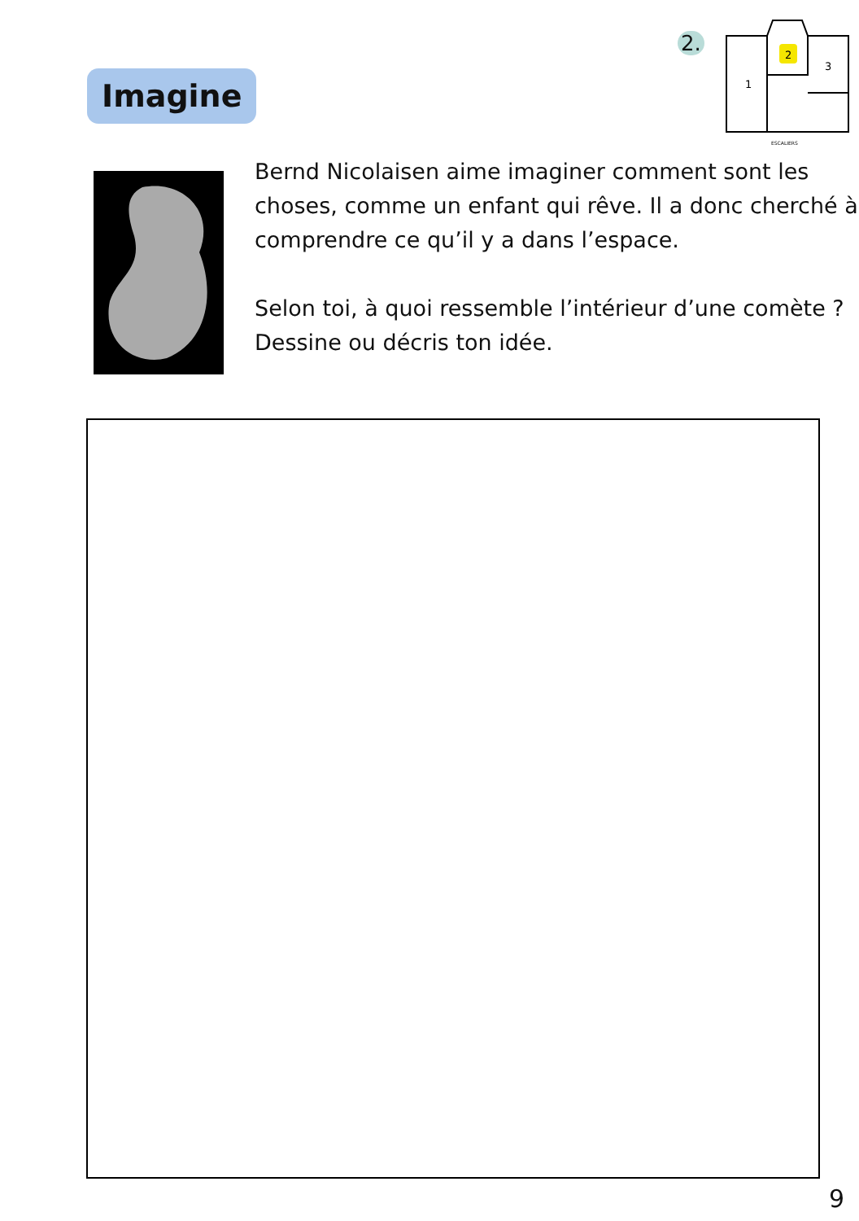2.
2
3
1
ESCALIERS
Imagine
Bernd Nicolaisen aime imaginer comment sont les choses, comme un enfant qui rêve. Il a donc cherché à comprendre ce qu’il y a dans l’espace.
Selon toi, à quoi ressemble l’intérieur d’une comète ? Dessine ou décris ton idée.
9